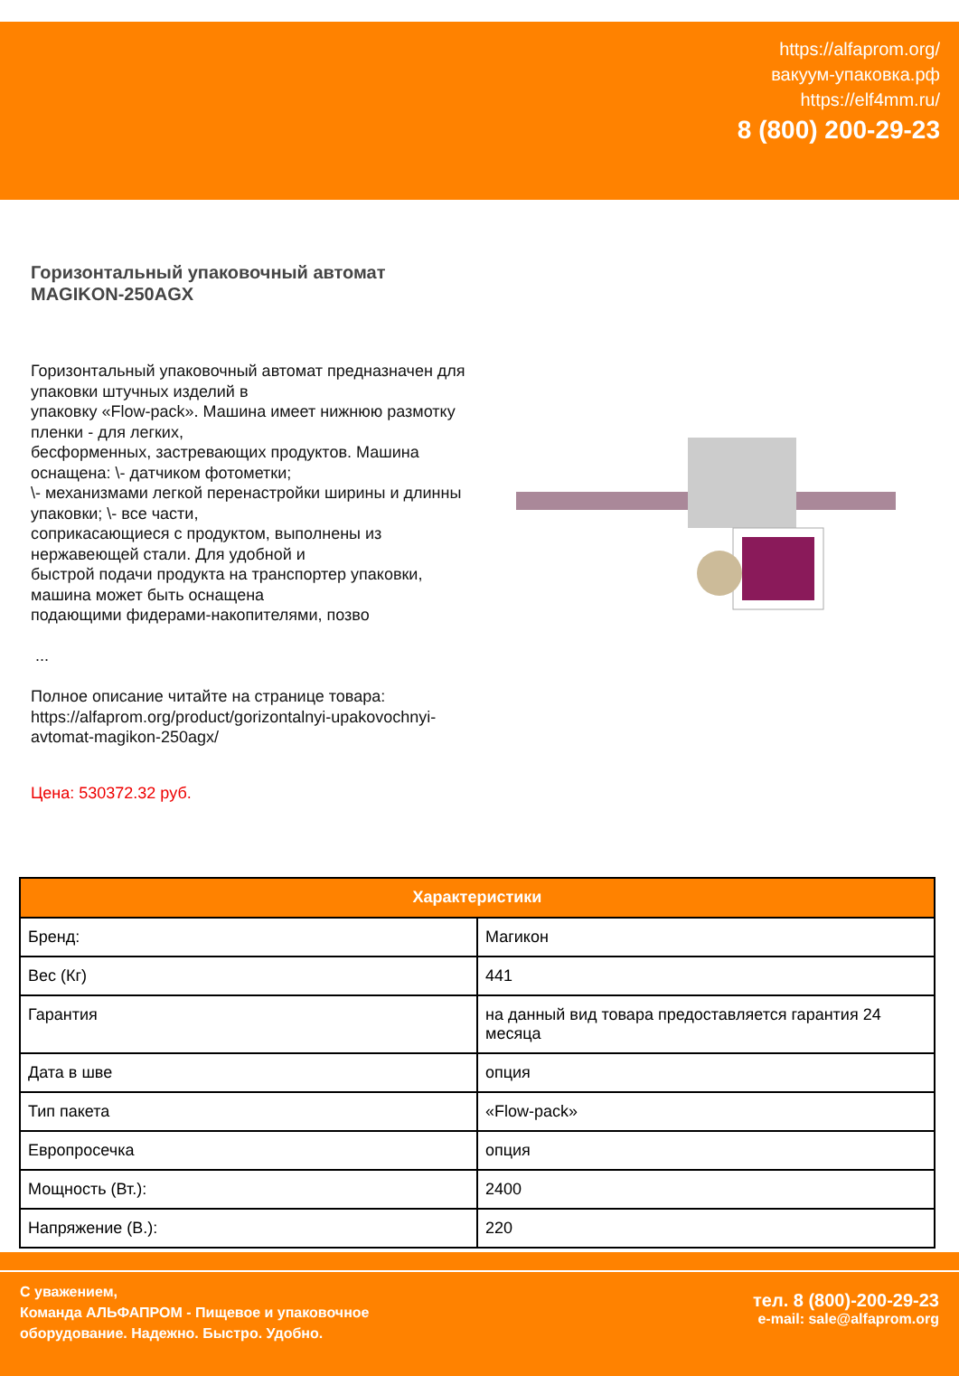https://alfaprom.org/
вакуум-упаковка.рф
https://elf4mm.ru/
8 (800) 200-29-23
Горизонтальный упаковочный автомат MAGIKON-250AGX
Горизонтальный упаковочный автомат предназначен для упаковки штучных изделий в
упаковку «Flow-pack». Машина имеет нижнюю размотку пленки - для легких,
бесформенных, застревающих продуктов. Машина оснащена: \- датчиком фотометки;
\- механизмами легкой перенастройки ширины и длинны упаковки; \- все части,
соприкасающиеся с продуктом, выполнены из нержавеющей стали. Для удобной и
быстрой подачи продукта на транспортер упаковки, машина может быть оснащена
подающими фидерами-накопителями, позво
...
Полное описание читайте на странице товара:
https://alfaprom.org/product/gorizontalnyi-upakovochnyi-avtomat-magikon-250agx/
Цена: 530372.32 руб.
| Характеристики | |
| --- | --- |
| Бренд: | Магикон |
| Вес (Кг) | 441 |
| Гарантия | на данный вид товара предоставляется гарантия 24 месяца |
| Дата в шве | опция |
| Тип пакета | «Flow-pack» |
| Европросечка | опция |
| Мощность (Вт.): | 2400 |
| Напряжение (В.): | 220 |
С уважением,
Команда АЛЬФАПРОМ - Пищевое и упаковочное
оборудование. Надежно. Быстро. Удобно.
тел. 8 (800)-200-29-23
e-mail: sale@alfaprom.org